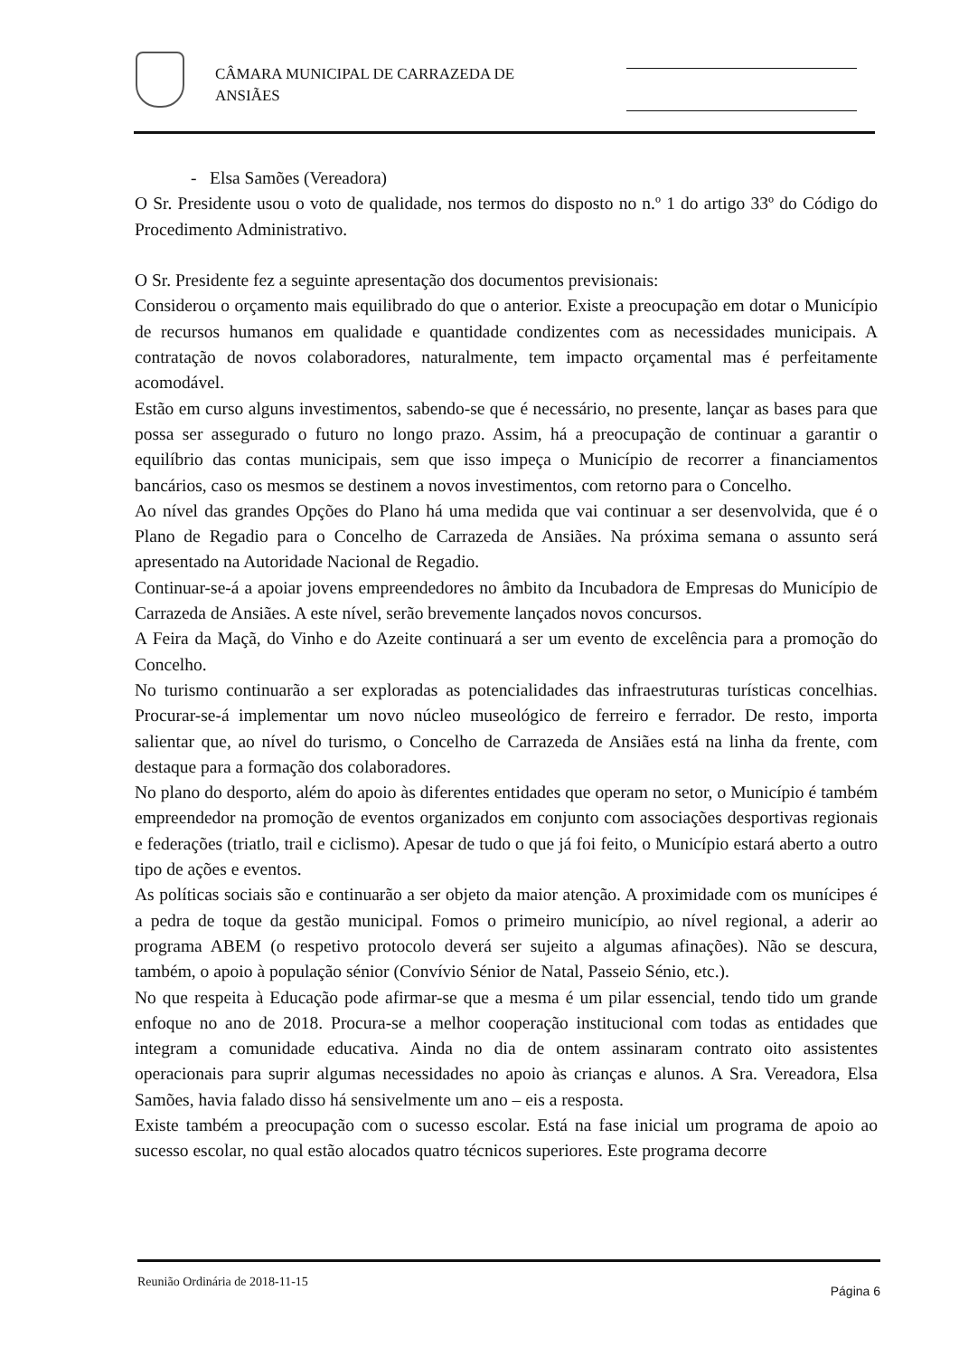CÂMARA MUNICIPAL DE CARRAZEDA DE
ANSIÃES
- Elsa Samões (Vereadora)
O Sr. Presidente usou o voto de qualidade, nos termos do disposto no n.º 1 do artigo 33º do Código do Procedimento Administrativo.
O Sr. Presidente fez a seguinte apresentação dos documentos previsionais:
Considerou o orçamento mais equilibrado do que o anterior. Existe a preocupação em dotar o Município de recursos humanos em qualidade e quantidade condizentes com as necessidades municipais. A contratação de novos colaboradores, naturalmente, tem impacto orçamental mas é perfeitamente acomodável.
Estão em curso alguns investimentos, sabendo-se que é necessário, no presente, lançar as bases para que possa ser assegurado o futuro no longo prazo. Assim, há a preocupação de continuar a garantir o equilíbrio das contas municipais, sem que isso impeça o Município de recorrer a financiamentos bancários, caso os mesmos se destinem a novos investimentos, com retorno para o Concelho.
Ao nível das grandes Opções do Plano há uma medida que vai continuar a ser desenvolvida, que é o Plano de Regadio para o Concelho de Carrazeda de Ansiães. Na próxima semana o assunto será apresentado na Autoridade Nacional de Regadio.
Continuar-se-á a apoiar jovens empreendedores no âmbito da Incubadora de Empresas do Município de Carrazeda de Ansiães. A este nível, serão brevemente lançados novos concursos.
A Feira da Maçã, do Vinho e do Azeite continuará a ser um evento de excelência para a promoção do Concelho.
No turismo continuarão a ser exploradas as potencialidades das infraestruturas turísticas concelhias. Procurar-se-á implementar um novo núcleo museológico de ferreiro e ferrador. De resto, importa salientar que, ao nível do turismo, o Concelho de Carrazeda de Ansiães está na linha da frente, com destaque para a formação dos colaboradores.
No plano do desporto, além do apoio às diferentes entidades que operam no setor, o Município é também empreendedor na promoção de eventos organizados em conjunto com associações desportivas regionais e federações (triatlo, trail e ciclismo). Apesar de tudo o que já foi feito, o Município estará aberto a outro tipo de ações e eventos.
As políticas sociais são e continuarão a ser objeto da maior atenção. A proximidade com os munícipes é a pedra de toque da gestão municipal. Fomos o primeiro município, ao nível regional, a aderir ao programa ABEM (o respetivo protocolo deverá ser sujeito a algumas afinações). Não se descura, também, o apoio à população sénior (Convívio Sénior de Natal, Passeio Sénio, etc.).
No que respeita à Educação pode afirmar-se que a mesma é um pilar essencial, tendo tido um grande enfoque no ano de 2018. Procura-se a melhor cooperação institucional com todas as entidades que integram a comunidade educativa. Ainda no dia de ontem assinaram contrato oito assistentes operacionais para suprir algumas necessidades no apoio às crianças e alunos. A Sra. Vereadora, Elsa Samões, havia falado disso há sensivelmente um ano – eis a resposta.
Existe também a preocupação com o sucesso escolar. Está na fase inicial um programa de apoio ao sucesso escolar, no qual estão alocados quatro técnicos superiores. Este programa decorre
Página 6 Reunião Ordinária de 2018-11-15